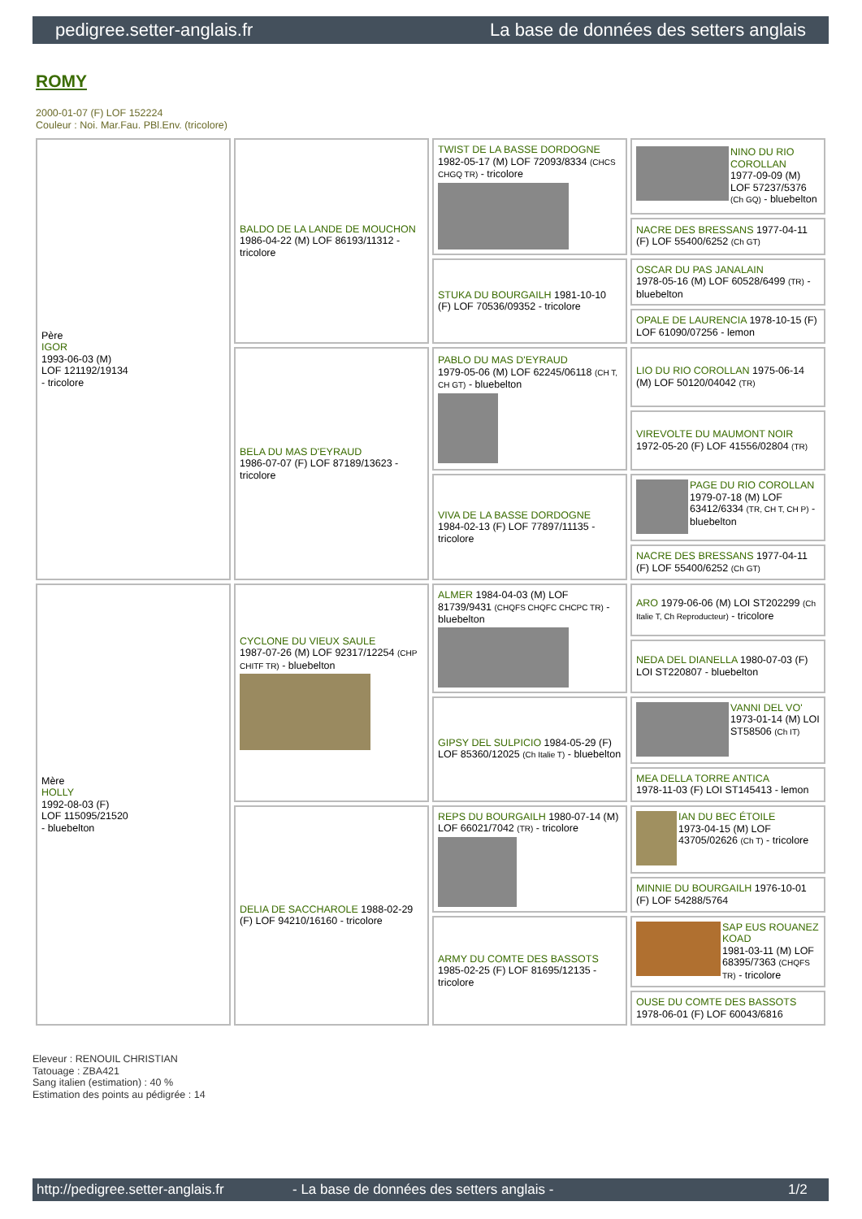pedigree.setter-anglais.fr La base de données des setters anglais
ROMY
2000-01-07 (F) LOF 152224
Couleur : Noi. Mar.Fau. PBl.Env. (tricolore)
| Père IGOR 1993-06-03 (M) LOF 121192/19134 - tricolore | BALDO DE LA LANDE DE MOUCHON 1986-04-22 (M) LOF 86193/11312 - tricolore | TWIST DE LA BASSE DORDOGNE 1982-05-17 (M) LOF 72093/8334 (CHCS CHGQ TR) - tricolore | NINO DU RIO COROLLAN 1977-09-09 (M) LOF 57237/5376 (Ch GQ) - bluebelton |
| | | | NACRE DES BRESSANS 1977-04-11 (F) LOF 55400/6252 (Ch GT) |
| | | STUKA DU BOURGAILH 1981-10-10 (F) LOF 70536/09352 - tricolore | OSCAR DU PAS JANALAIN 1978-05-16 (M) LOF 60528/6499 (TR) - bluebelton |
| | | | OPALE DE LAURENCIA 1978-10-15 (F) LOF 61090/07256 - lemon |
| | BELA DU MAS D'EYRAUD 1986-07-07 (F) LOF 87189/13623 - tricolore | PABLO DU MAS D'EYRAUD 1979-05-06 (M) LOF 62245/06118 (CH T, CH GT) - bluebelton | LIO DU RIO COROLLAN 1975-06-14 (M) LOF 50120/04042 (TR) |
| | | | VIREVOLTE DU MAUMONT NOIR 1972-05-20 (F) LOF 41556/02804 (TR) |
| | | VIVA DE LA BASSE DORDOGNE 1984-02-13 (F) LOF 77897/11135 - tricolore | PAGE DU RIO COROLLAN 1979-07-18 (M) LOF 63412/6334 (TR, CH T, CH P) - bluebelton |
| | | | NACRE DES BRESSANS 1977-04-11 (F) LOF 55400/6252 (Ch GT) |
| Mère HOLLY 1992-08-03 (F) LOF 115095/21520 - bluebelton | CYCLONE DU VIEUX SAULE 1987-07-26 (M) LOF 92317/12254 (CHP CHITF TR) - bluebelton | ALMER 1984-04-03 (M) LOF 81739/9431 (CHQFS CHQFC CHCPC TR) - bluebelton | ARO 1979-06-06 (M) LOI ST202299 (Ch Italie T, Ch Reproducteur) - tricolore |
| | | | NEDA DEL DIANELLA 1980-07-03 (F) LOI ST220807 - bluebelton |
| | | GIPSY DEL SULPICIO 1984-05-29 (F) LOF 85360/12025 (Ch Italie T) - bluebelton | VANNI DEL VO' 1973-01-14 (M) LOI ST58506 (Ch IT) |
| | | | MEA DELLA TORRE ANTICA 1978-11-03 (F) LOI ST145413 - lemon |
| | DELIA DE SACCHAROLE 1988-02-29 (F) LOF 94210/16160 - tricolore | REPS DU BOURGAILH 1980-07-14 (M) LOF 66021/7042 (TR) - tricolore | IAN DU BEC ÉTOILE 1973-04-15 (M) LOF 43705/02626 (Ch T) - tricolore |
| | | | MINNIE DU BOURGAILH 1976-10-01 (F) LOF 54288/5764 |
| | | ARMY DU COMTE DES BASSOTS 1985-02-25 (F) LOF 81695/12135 - tricolore | SAP EUS ROUANEZ KOAD 1981-03-11 (M) LOF 68395/7363 (CHQFS TR) - tricolore |
| | | | OUSE DU COMTE DES BASSOTS 1978-06-01 (F) LOF 60043/6816 |
Eleveur : RENOUIL CHRISTIAN
Tatouage : ZBA421
Sang italien (estimation) : 40 %
Estimation des points au pédigrée : 14
http://pedigree.setter-anglais.fr - La base de données des setters anglais - 1/2